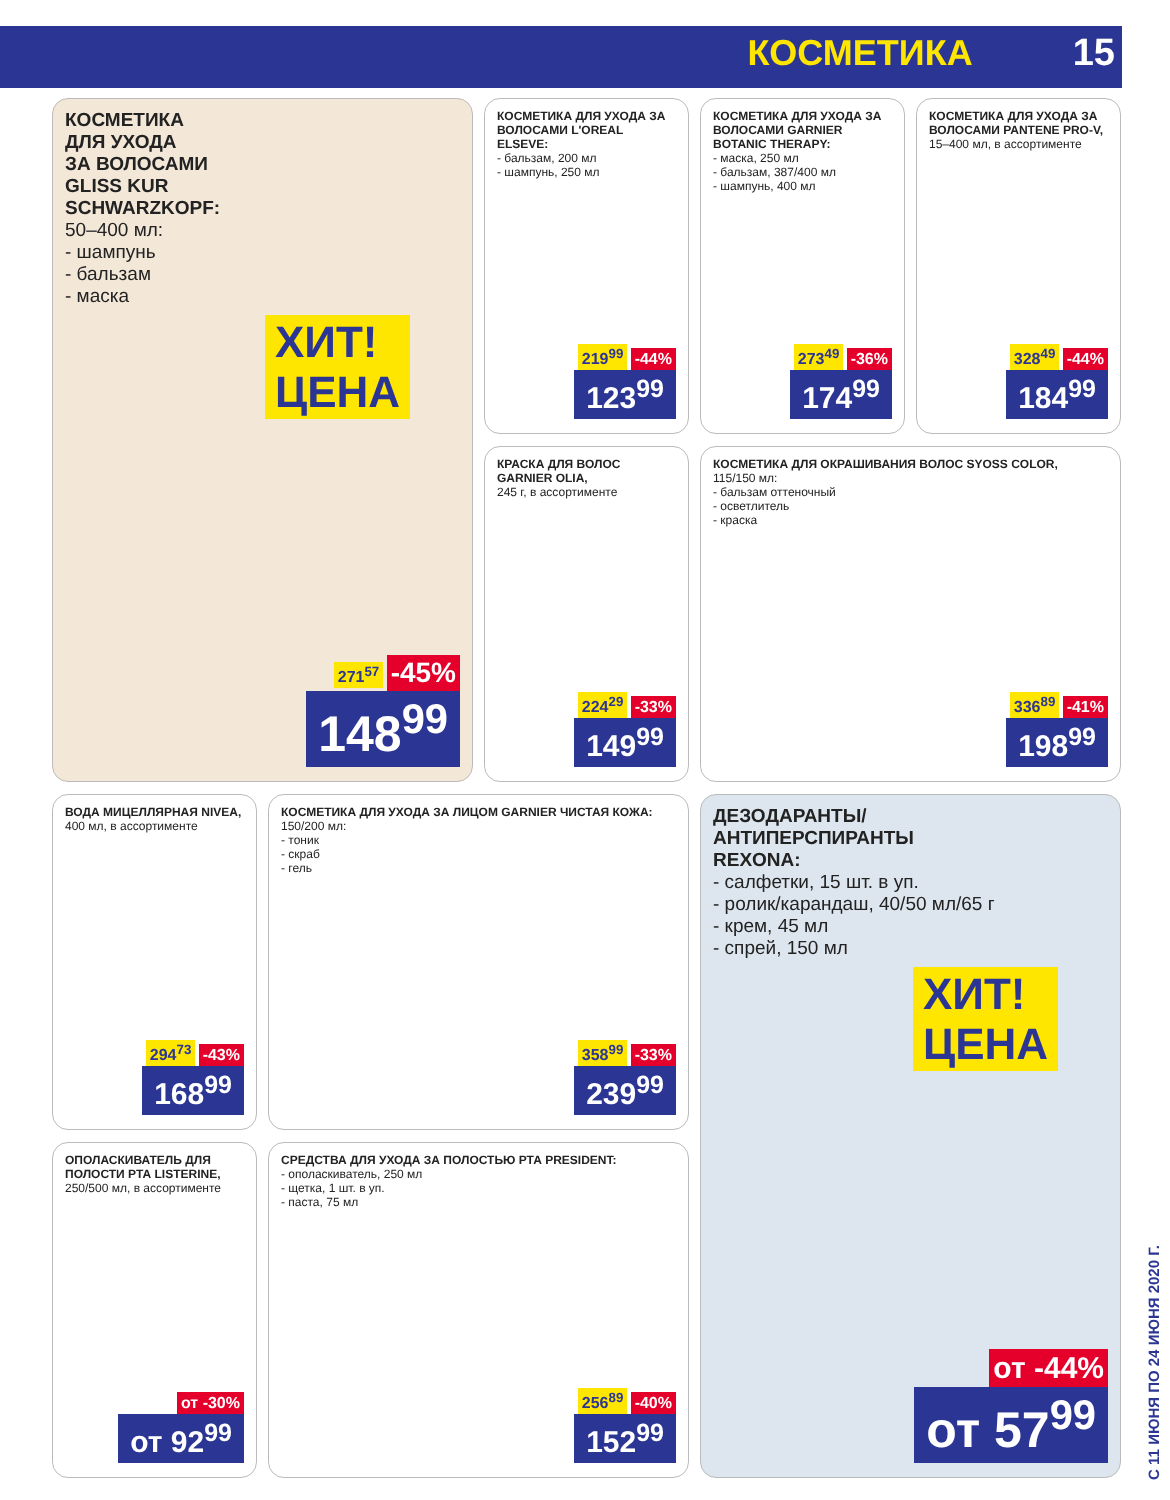КОСМЕТИКА 15
КОСМЕТИКА
ДЛЯ УХОДА
ЗА ВОЛОСАМИ
GLISS KUR
SCHWARZKOPF:
50–400 мл:
- шампунь
- бальзам
- маска
ХИТ!
ЦЕНА
271<sup>57</sup> -45%
148<sup>99</sup>
КОСМЕТИКА ДЛЯ УХОДА ЗА ВОЛОСАМИ L'OREAL ELSEVE:
- бальзам, 200 мл
- шампунь, 250 мл
219<sup>99</sup> -44%
123<sup>99</sup>
КОСМЕТИКА ДЛЯ УХОДА ЗА ВОЛОСАМИ GARNIER BOTANIC THERAPY:
- маска, 250 мл
- бальзам, 387/400 мл
- шампунь, 400 мл
273<sup>49</sup> -36%
174<sup>99</sup>
КОСМЕТИКА ДЛЯ УХОДА ЗА ВОЛОСАМИ PANTENE PRO-V,
15–400 мл, в ассортименте
328<sup>49</sup> -44%
184<sup>99</sup>
КРАСКА ДЛЯ ВОЛОС GARNIER OLIA,
245 г, в ассортименте
224<sup>29</sup> -33%
149<sup>99</sup>
КОСМЕТИКА ДЛЯ ОКРАШИВАНИЯ ВОЛОС SYOSS COLOR,
115/150 мл:
- бальзам оттеночный
- осветлитель
- краска
336<sup>89</sup> -41%
198<sup>99</sup>
ВОДА МИЦЕЛЛЯРНАЯ NIVEA,
400 мл, в ассортименте
294<sup>73</sup> -43%
168<sup>99</sup>
КОСМЕТИКА ДЛЯ УХОДА ЗА ЛИЦОМ GARNIER ЧИСТАЯ КОЖА:
150/200 мл:
- тоник
- скраб
- гель
358<sup>99</sup> -33%
239<sup>99</sup>
ДЕЗОДАРАНТЫ/
АНТИПЕРСПИРАНТЫ
REXONA:
- салфетки, 15 шт. в уп.
- ролик/карандаш, 40/50 мл/65 г
- крем, 45 мл
- спрей, 150 мл
ХИТ!
ЦЕНА
от -44%
от 57<sup>99</sup>
ОПОЛАСКИВАТЕЛЬ ДЛЯ ПОЛОСТИ РТА LISTERINE,
250/500 мл, в ассортименте
от -30%
от 92<sup>99</sup>
СРЕДСТВА ДЛЯ УХОДА ЗА ПОЛОСТЬЮ РТА PRESIDENT:
- ополаскиватель, 250 мл
- щетка, 1 шт. в уп.
- паста, 75 мл
256<sup>89</sup> -40%
152<sup>99</sup>
С 11 ИЮНЯ ПО 24 ИЮНЯ 2020 Г.